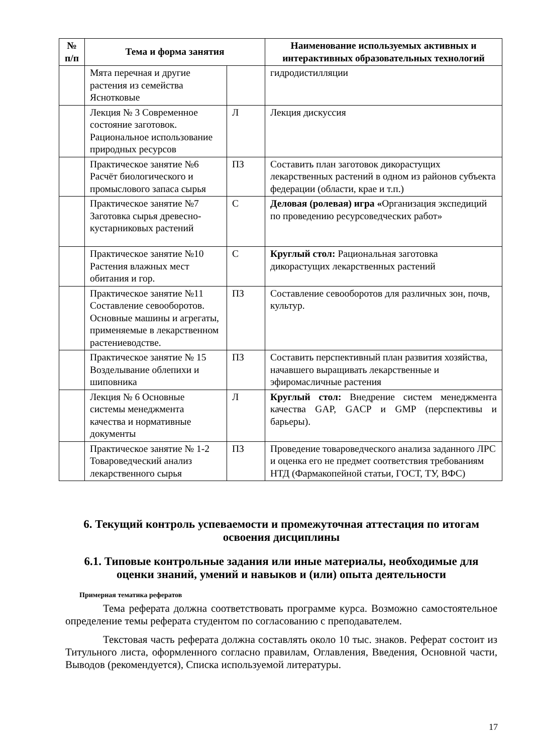| № п/п | Тема и форма занятия | | Наименование используемых активных и интерактивных образовательных технологий |
| --- | --- | --- | --- |
| | Мята перечная и другие растения из семейства Яснотковые | | гидродистилляции |
| | Лекция № 3 Современное состояние заготовок. Рациональное использование природных ресурсов | Л | Лекция дискуссия |
| | Практическое занятие №6 Расчёт биологического и промыслового запаса сырья | ПЗ | Составить план заготовок дикорастущих лекарственных растений в одном из районов субъекта федерации (области, крае и т.п.) |
| | Практическое занятие №7 Заготовка сырья древесно-кустарниковых растений | С | Деловая (ролевая) игра « Организация экспедиций по проведению ресурсоведческих работ» |
| | Практическое занятие №10 Растения влажных мест обитания и гор. | С | Круглый стол: Рациональная заготовка дикорастущих лекарственных растений |
| | Практическое занятие №11 Составление севооборотов. Основные машины и агрегаты, применяемые в лекарственном растениеводстве. | ПЗ | Составление севооборотов для различных зон, почв, культур. |
| | Практическое занятие № 15 Возделывание облепихи и шиповника | ПЗ | Составить перспективный план развития хозяйства, начавшего выращивать лекарственные и эфиромасличные растения |
| | Лекция № 6 Основные системы менеджмента качества и нормативные документы | Л | Круглый стол: Внедрение систем менеджмента качества GAP, GACP и GMP (перспективы и барьеры). |
| | Практическое занятие № 1-2 Товароведческий анализ лекарственного сырья | ПЗ | Проведение товароведческого анализа заданного ЛРС и оценка его не предмет соответствия требованиям НТД (Фармакопейной статьи, ГОСТ, ТУ, ВФС) |
6. Текущий контроль успеваемости и промежуточная аттестация по итогам освоения дисциплины
6.1. Типовые контрольные задания или иные материалы, необходимые для оценки знаний, умений и навыков и (или) опыта деятельности
Примерная тематика рефератов
Тема реферата должна соответствовать программе курса. Возможно самостоятельное определение темы реферата студентом по согласованию с преподавателем.
Текстовая часть реферата должна составлять около 10 тыс. знаков. Реферат состоит из Титульного листа, оформленного согласно правилам, Оглавления, Введения, Основной части, Выводов (рекомендуется), Списка используемой литературы.
17